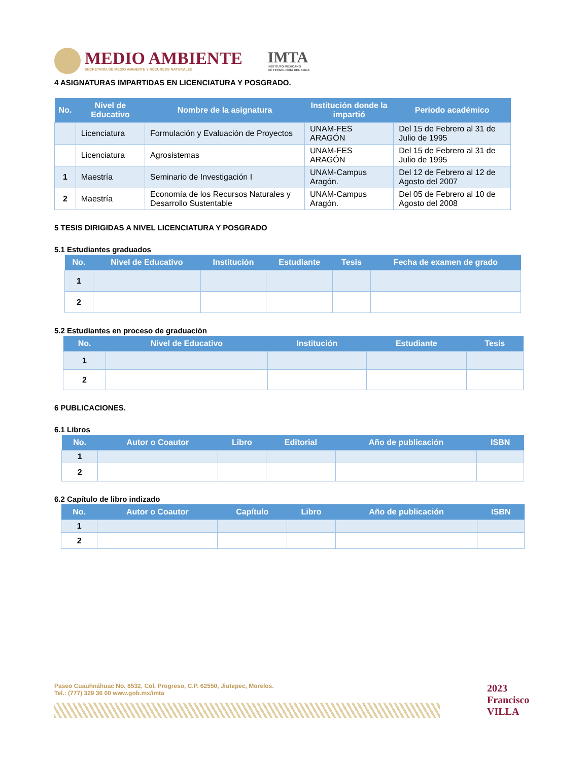MEDIO AMBIENTE
SECRETARÍA DE MEDIO AMBIENTE Y RECURSOS NATURALES
IMTA
INSTITUTO MEXICANO
DE TECNOLOGÍA DEL AGUA
4 ASIGNATURAS IMPARTIDAS EN LICENCIATURA Y POSGRADO.
| No. | Nivel de Educativo | Nombre de la asignatura | Institución donde la impartió | Periodo académico |
| --- | --- | --- | --- | --- |
| | Licenciatura | Formulación y Evaluación de Proyectos | UNAM-FES ARAGÓN | Del 15 de Febrero al 31 de Julio de 1995 |
| | Licenciatura | Agrosistemas | UNAM-FES ARAGÓN | Del 15 de Febrero al 31 de Julio de 1995 |
| 1 | Maestría | Seminario de Investigación I | UNAM-Campus Aragón. | Del 12 de Febrero al 12 de Agosto del 2007 |
| 2 | Maestría | Economía de los Recursos Naturales y Desarrollo Sustentable | UNAM-Campus Aragón. | Del 05 de Febrero al 10 de Agosto del 2008 |
5 TESIS DIRIGIDAS A NIVEL LICENCIATURA Y POSGRADO
5.1 Estudiantes graduados
| No. | Nivel de Educativo | Institución | Estudiante | Tesis | Fecha de examen de grado |
| --- | --- | --- | --- | --- | --- |
| 1 | | | | | |
| 2 | | | | | |
5.2 Estudiantes en proceso de graduación
| No. | Nivel de Educativo | Institución | Estudiante | Tesis |
| --- | --- | --- | --- | --- |
| 1 | | | | |
| 2 | | | | |
6 PUBLICACIONES.
6.1 Libros
| No. | Autor o Coautor | Libro | Editorial | Año de publicación | ISBN |
| --- | --- | --- | --- | --- | --- |
| 1 | | | | | |
| 2 | | | | | |
6.2 Capítulo de libro indizado
| No. | Autor o Coautor | Capítulo | Libro | Año de publicación | ISBN |
| --- | --- | --- | --- | --- | --- |
| 1 | | | | | |
| 2 | | | | | |
Paseo Cuauhnáhuac No. 8532, Col. Progreso, C.P. 62550, Jiutepec, Morelos.
Tel.: (777) 329 36 00 www.gob.mx/imta
2023
Francisco
VILLA